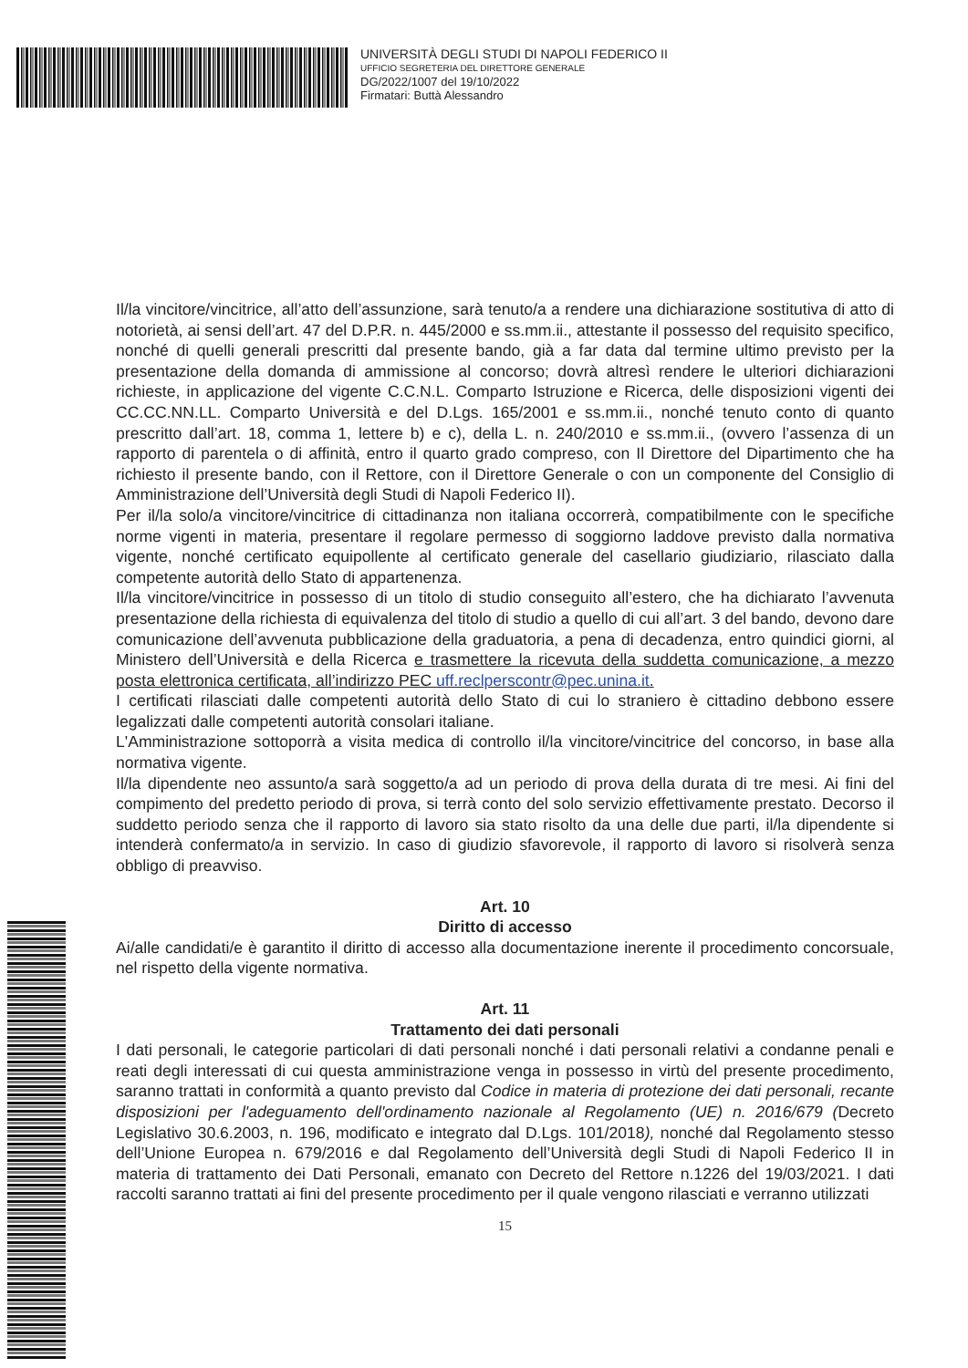UNIVERSITÀ DEGLI STUDI DI NAPOLI FEDERICO II
UFFICIO SEGRETERIA DEL DIRETTORE GENERALE
DG/2022/1007 del 19/10/2022
Firmatari: Buttà Alessandro
Il/la vincitore/vincitrice, all’atto dell’assunzione, sarà tenuto/a a rendere una dichiarazione sostitutiva di atto di notorietà, ai sensi dell’art. 47 del D.P.R. n. 445/2000 e ss.mm.ii., attestante il possesso del requisito specifico, nonché di quelli generali prescritti dal presente bando, già a far data dal termine ultimo previsto per la presentazione della domanda di ammissione al concorso; dovrà altresì rendere le ulteriori dichiarazioni richieste, in applicazione del vigente C.C.N.L. Comparto Istruzione e Ricerca, delle disposizioni vigenti dei CC.CC.NN.LL. Comparto Università e del D.Lgs. 165/2001 e ss.mm.ii., nonché tenuto conto di quanto prescritto dall’art. 18, comma 1, lettere b) e c), della L. n. 240/2010 e ss.mm.ii., (ovvero l’assenza di un rapporto di parentela o di affinità, entro il quarto grado compreso, con Il Direttore del Dipartimento che ha richiesto il presente bando, con il Rettore, con il Direttore Generale o con un componente del Consiglio di Amministrazione dell’Università degli Studi di Napoli Federico II).
Per il/la solo/a vincitore/vincitrice di cittadinanza non italiana occorrerà, compatibilmente con le specifiche norme vigenti in materia, presentare il regolare permesso di soggiorno laddove previsto dalla normativa vigente, nonché certificato equipollente al certificato generale del casellario giudiziario, rilasciato dalla competente autorità dello Stato di appartenenza.
Il/la vincitore/vincitrice in possesso di un titolo di studio conseguito all’estero, che ha dichiarato l’avvenuta presentazione della richiesta di equivalenza del titolo di studio a quello di cui all’art. 3 del bando, devono dare comunicazione dell’avvenuta pubblicazione della graduatoria, a pena di decadenza, entro quindici giorni, al Ministero dell’Università e della Ricerca e trasmettere la ricevuta della suddetta comunicazione, a mezzo posta elettronica certificata, all’indirizzo PEC uff.reclperscontr@pec.unina.it.
I certificati rilasciati dalle competenti autorità dello Stato di cui lo straniero è cittadino debbono essere legalizzati dalle competenti autorità consolari italiane.
L'Amministrazione sottoporrà a visita medica di controllo il/la vincitore/vincitrice del concorso, in base alla normativa vigente.
Il/la dipendente neo assunto/a sarà soggetto/a ad un periodo di prova della durata di tre mesi. Ai fini del compimento del predetto periodo di prova, si terrà conto del solo servizio effettivamente prestato. Decorso il suddetto periodo senza che il rapporto di lavoro sia stato risolto da una delle due parti, il/la dipendente si intenderà confermato/a in servizio. In caso di giudizio sfavorevole, il rapporto di lavoro si risolverà senza obbligo di preavviso.
Art. 10
Diritto di accesso
Ai/alle candidati/e è garantito il diritto di accesso alla documentazione inerente il procedimento concorsuale, nel rispetto della vigente normativa.
Art. 11
Trattamento dei dati personali
I dati personali, le categorie particolari di dati personali nonché i dati personali relativi a condanne penali e reati degli interessati di cui questa amministrazione venga in possesso in virtù del presente procedimento, saranno trattati in conformità a quanto previsto dal Codice in materia di protezione dei dati personali, recante disposizioni per l'adeguamento dell'ordinamento nazionale al Regolamento (UE) n. 2016/679 (Decreto Legislativo 30.6.2003, n. 196, modificato e integrato dal D.Lgs. 101/2018), nonché dal Regolamento stesso dell’Unione Europea n. 679/2016 e dal Regolamento dell’Università degli Studi di Napoli Federico II in materia di trattamento dei Dati Personali, emanato con Decreto del Rettore n.1226 del 19/03/2021. I dati raccolti saranno trattati ai fini del presente procedimento per il quale vengono rilasciati e verranno utilizzati
15